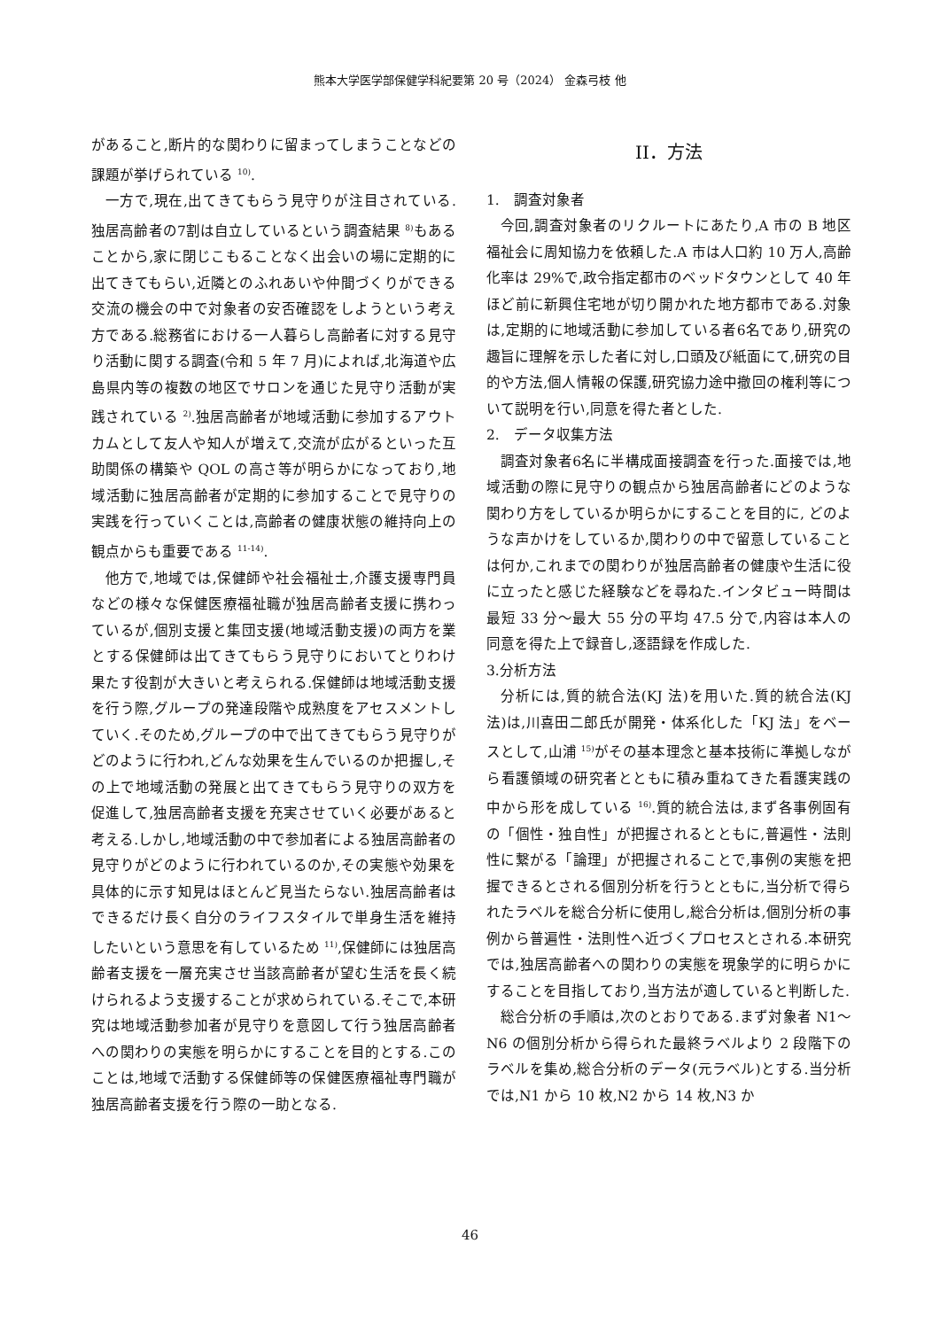熊本大学医学部保健学科紀要第 20 号（2024） 金森弓枝 他
があること,断片的な関わりに留まってしまうことなどの課題が挙げられている <sup>10)</sup>.
一方で,現在,出てきてもらう見守りが注目されている.独居高齢者の7割は自立しているという調査結果 <sup>8)</sup>もあることから,家に閉じこもることなく出会いの場に定期的に出てきてもらい,近隣とのふれあいや仲間づくりができる交流の機会の中で対象者の安否確認をしようという考え方である.総務省における一人暮らし高齢者に対する見守り活動に関する調査(令和 5 年 7 月)によれば,北海道や広島県内等の複数の地区でサロンを通じた見守り活動が実践されている <sup>2)</sup>.独居高齢者が地域活動に参加するアウトカムとして友人や知人が増えて,交流が広がるといった互助関係の構築や QOL の高さ等が明らかになっており,地域活動に独居高齢者が定期的に参加することで見守りの実践を行っていくことは,高齢者の健康状態の維持向上の観点からも重要である <sup>11-14)</sup>.
他方で,地域では,保健師や社会福祉士,介護支援専門員などの様々な保健医療福祉職が独居高齢者支援に携わっているが,個別支援と集団支援(地域活動支援)の両方を業とする保健師は出てきてもらう見守りにおいてとりわけ果たす役割が大きいと考えられる.保健師は地域活動支援を行う際,グループの発達段階や成熟度をアセスメントしていく.そのため,グループの中で出てきてもらう見守りがどのように行われ,どんな効果を生んでいるのか把握し,その上で地域活動の発展と出てきてもらう見守りの双方を促進して,独居高齢者支援を充実させていく必要があると考える.しかし,地域活動の中で参加者による独居高齢者の見守りがどのように行われているのか,その実態や効果を具体的に示す知見はほとんど見当たらない.独居高齢者はできるだけ長く自分のライフスタイルで単身生活を維持したいという意思を有しているため <sup>11)</sup>,保健師には独居高齢者支援を一層充実させ当該高齢者が望む生活を長く続けられるよう支援することが求められている.そこで,本研究は地域活動参加者が見守りを意図して行う独居高齢者への関わりの実態を明らかにすることを目的とする.このことは,地域で活動する保健師等の保健医療福祉専門職が独居高齢者支援を行う際の一助となる.
II．方法
1.　調査対象者
今回,調査対象者のリクルートにあたり,A 市の B 地区福祉会に周知協力を依頼した.A 市は人口約 10 万人,高齢化率は 29%で,政令指定都市のベッドタウンとして 40 年ほど前に新興住宅地が切り開かれた地方都市である.対象は,定期的に地域活動に参加している者6名であり,研究の趣旨に理解を示した者に対し,口頭及び紙面にて,研究の目的や方法,個人情報の保護,研究協力途中撤回の権利等について説明を行い,同意を得た者とした.
2.　データ収集方法
調査対象者6名に半構成面接調査を行った.面接では,地域活動の際に見守りの観点から独居高齢者にどのような関わり方をしているか明らかにすることを目的に, どのような声かけをしているか,関わりの中で留意していることは何か,これまでの関わりが独居高齢者の健康や生活に役に立ったと感じた経験などを尋ねた.インタビュー時間は最短 33 分〜最大 55 分の平均 47.5 分で,内容は本人の同意を得た上で録音し,逐語録を作成した.
3.分析方法
分析には,質的統合法(KJ 法)を用いた.質的統合法(KJ 法)は,川喜田二郎氏が開発・体系化した「KJ 法」をベースとして,山浦 <sup>15)</sup>がその基本理念と基本技術に準拠しながら看護領域の研究者とともに積み重ねてきた看護実践の中から形を成している <sup>16)</sup>.質的統合法は,まず各事例固有の「個性・独自性」が把握されるとともに,普遍性・法則性に繋がる「論理」が把握されることで,事例の実態を把握できるとされる個別分析を行うとともに,当分析で得られたラベルを総合分析に使用し,総合分析は,個別分析の事例から普遍性・法則性へ近づくプロセスとされる.本研究では,独居高齢者への関わりの実態を現象学的に明らかにすることを目指しており,当方法が適していると判断した.
総合分析の手順は,次のとおりである.まず対象者 N1〜N6 の個別分析から得られた最終ラベルより 2 段階下のラベルを集め,総合分析のデータ(元ラベル)とする.当分析では,N1 から 10 枚,N2 から 14 枚,N3 か
46